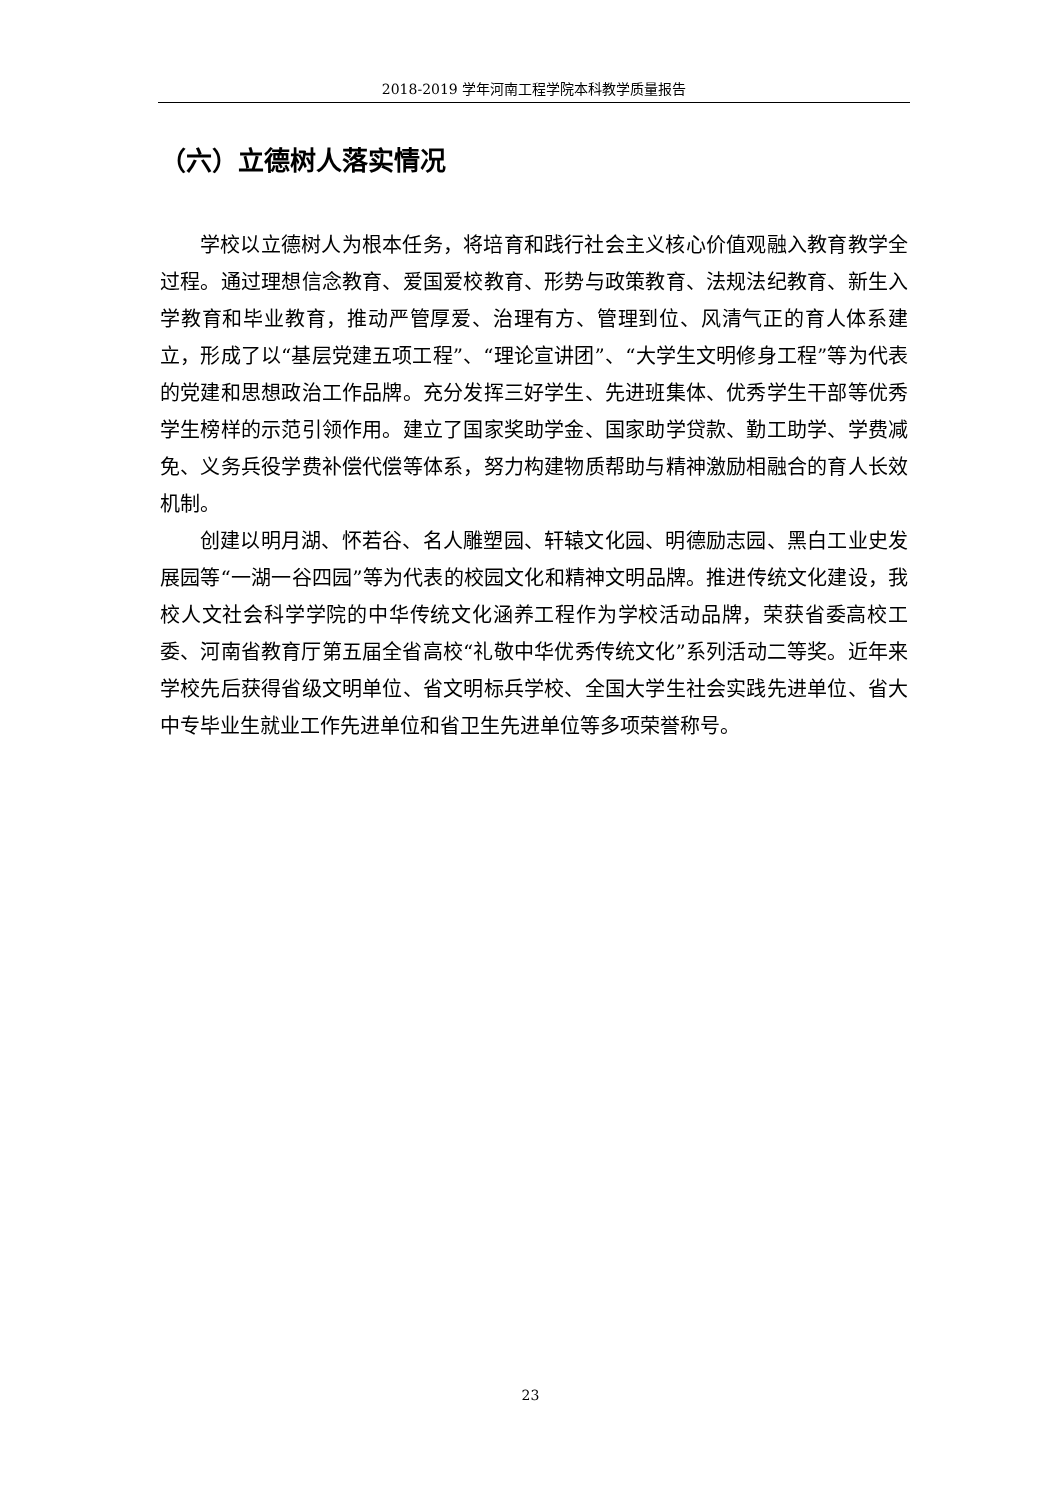2018-2019 学年河南工程学院本科教学质量报告
（六）立德树人落实情况
学校以立德树人为根本任务，将培育和践行社会主义核心价值观融入教育教学全过程。通过理想信念教育、爱国爱校教育、形势与政策教育、法规法纪教育、新生入学教育和毕业教育，推动严管厚爱、治理有方、管理到位、风清气正的育人体系建立，形成了以“基层党建五项工程”、“理论宣讲团”、“大学生文明修身工程”等为代表的党建和思想政治工作品牌。充分发挥三好学生、先进班集体、优秀学生干部等优秀学生榜样的示范引领作用。建立了国家奖助学金、国家助学贷款、勤工助学、学费减免、义务兵役学费补偿代偿等体系，努力构建物质帮助与精神激励相融合的育人长效机制。
创建以明月湖、怀若谷、名人雕塑园、轩辕文化园、明德励志园、黑白工业史发展园等“一湖一谷四园”等为代表的校园文化和精神文明品牌。推进传统文化建设，我校人文社会科学学院的中华传统文化涵养工程作为学校活动品牌，荣获省委高校工委、河南省教育厅第五届全省高校“礼敬中华优秀传统文化”系列活动二等奖。近年来学校先后获得省级文明单位、省文明标兵学校、全国大学生社会实践先进单位、省大中专毕业生就业工作先进单位和省卫生先进单位等多项荣誉称号。
23